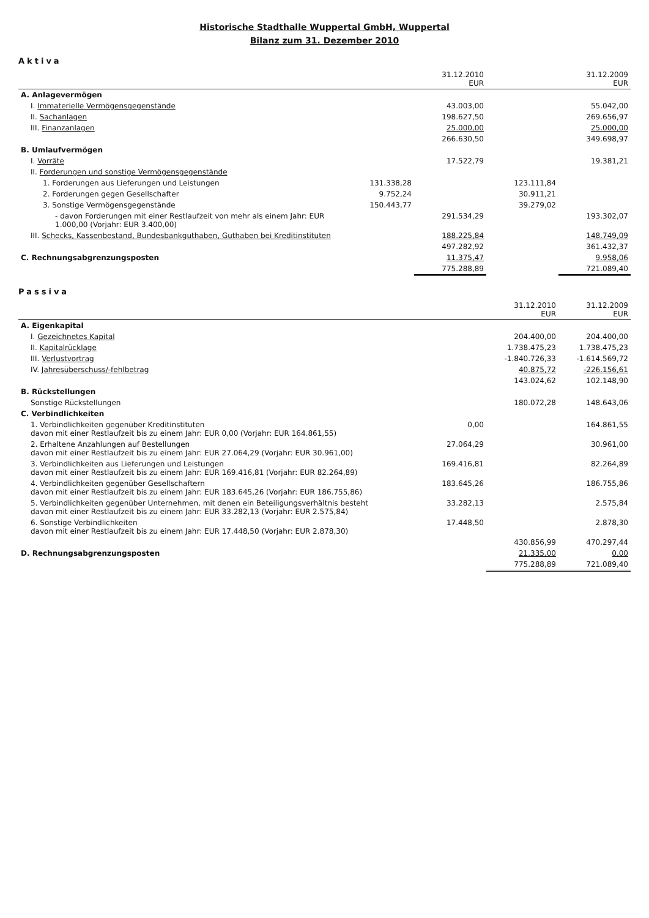Historische Stadthalle Wuppertal GmbH, Wuppertal
Bilanz zum 31. Dezember 2010
Aktiva
| | | 31.12.2010 EUR | | 31.12.2009 EUR |
| --- | --- | --- | --- | --- |
| A. Anlagevermögen | | | | |
| I. Immaterielle Vermögensgegenstände | | 43.003,00 | | 55.042,00 |
| II. Sachanlagen | | 198.627,50 | | 269.656,97 |
| III. Finanzanlagen | | 25.000,00 | | 25.000,00 |
| | | 266.630,50 | | 349.698,97 |
| B. Umlaufvermögen | | | | |
| I. Vorräte | | 17.522,79 | | 19.381,21 |
| II. Forderungen und sonstige Vermögensgegenstände | | | | |
| 1. Forderungen aus Lieferungen und Leistungen | 131.338,28 | | 123.111,84 | |
| 2. Forderungen gegen Gesellschafter | 9.752,24 | | 30.911,21 | |
| 3. Sonstige Vermögensgegenstände | 150.443,77 | | 39.279,02 | |
| - davon Forderungen mit einer Restlaufzeit von mehr als einem Jahr: EUR 1.000,00 (Vorjahr: EUR 3.400,00) | | 291.534,29 | | 193.302,07 |
| III. Schecks, Kassenbestand, Bundesbankguthaben, Guthaben bei Kreditinstituten | | 188.225,84 | | 148.749,09 |
| | | 497.282,92 | | 361.432,37 |
| C. Rechnungsabgrenzungsposten | | 11.375,47 | | 9.958,06 |
| | | 775.288,89 | | 721.089,40 |
Passiva
| | | 31.12.2010 EUR | 31.12.2009 EUR |
| --- | --- | --- | --- |
| A. Eigenkapital | | | |
| I. Gezeichnetes Kapital | | 204.400,00 | 204.400,00 |
| II. Kapitalrücklage | | 1.738.475,23 | 1.738.475,23 |
| III. Verlustvortrag | | -1.840.726,33 | -1.614.569,72 |
| IV. Jahresüberschuss/-fehlbetrag | | 40.875,72 | -226.156,61 |
| | | 143.024,62 | 102.148,90 |
| B. Rückstellungen | | | |
| Sonstige Rückstellungen | | 180.072,28 | 148.643,06 |
| C. Verbindlichkeiten | | | |
| 1. Verbindlichkeiten gegenüber Kreditinstituten davon mit einer Restlaufzeit bis zu einem Jahr: EUR 0,00 (Vorjahr: EUR 164.861,55) | 0,00 | | 164.861,55 |
| 2. Erhaltene Anzahlungen auf Bestellungen davon mit einer Restlaufzeit bis zu einem Jahr: EUR 27.064,29 (Vorjahr: EUR 30.961,00) | 27.064,29 | | 30.961,00 |
| 3. Verbindlichkeiten aus Lieferungen und Leistungen davon mit einer Restlaufzeit bis zu einem Jahr: EUR 169.416,81 (Vorjahr: EUR 82.264,89) | 169.416,81 | | 82.264,89 |
| 4. Verbindlichkeiten gegenüber Gesellschaftern davon mit einer Restlaufzeit bis zu einem Jahr: EUR 183.645,26 (Vorjahr: EUR 186.755,86) | 183.645,26 | | 186.755,86 |
| 5. Verbindlichkeiten gegenüber Unternehmen, mit denen ein Beteiligungsverhältnis besteht davon mit einer Restlaufzeit bis zu einem Jahr: EUR 33.282,13 (Vorjahr: EUR 2.575,84) | 33.282,13 | | 2.575,84 |
| 6. Sonstige Verbindlichkeiten davon mit einer Restlaufzeit bis zu einem Jahr: EUR 17.448,50 (Vorjahr: EUR 2.878,30) | 17.448,50 | | 2.878,30 |
| | | 430.856,99 | 470.297,44 |
| D. Rechnungsabgrenzungsposten | | 21.335,00 | 0,00 |
| | | 775.288,89 | 721.089,40 |